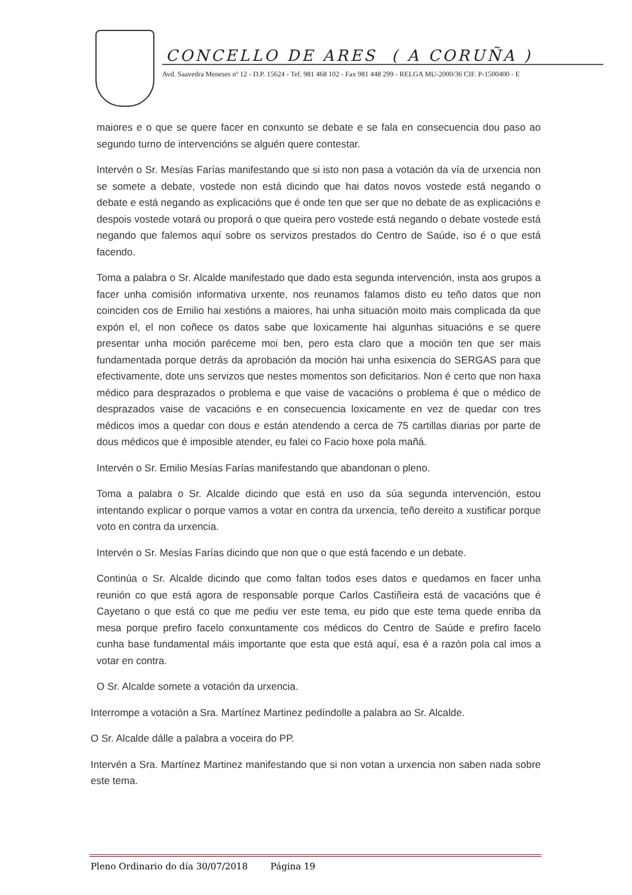CONCELLO DE ARES ( A CORUÑA )
Avd. Saavedra Meneses nº 12 - D.P. 15624 - Tef. 981 468 102 - Fax 981 448 299 - RELGA MU-2000/36 CIF. P-1500400 - E
maiores e o que se quere facer en conxunto se debate e se fala en consecuencia dou paso ao segundo turno de intervencións se alguén quere contestar.
Intervén o Sr. Mesías Farías manifestando que si isto non pasa a votación da vía de urxencia non se somete a debate, vostede non está dicindo que hai datos novos vostede está negando o debate e está negando as explicacións que é onde ten que ser que no debate de as explicacións e despois vostede votará ou proporá o que queira pero vostede está negando o debate vostede está negando que falemos aquí sobre os servizos prestados do Centro de Saúde, iso é o que está facendo.
Toma a palabra o Sr. Alcalde manifestado que dado esta segunda intervención, insta aos grupos a facer unha comisión informativa urxente, nos reunamos falamos disto eu teño datos que non coinciden cos de Emilio hai xestións a maiores, hai unha situación moito mais complicada da que expón el, el non coñece os datos sabe que loxicamente hai algunhas situacións e se quere presentar unha moción paréceme moi ben, pero esta claro que a moción ten que ser mais fundamentada porque detrás da aprobación da moción hai unha esixencia do SERGAS para que efectivamente, dote uns servizos que nestes momentos son deficitarios. Non é certo que non haxa médico para desprazados o problema e que vaise de vacacións o problema é que o médico de desprazados vaise de vacacións e en consecuencia loxicamente en vez de quedar con tres médicos imos a quedar con dous e están atendendo a cerca de 75 cartillas diarias por parte de dous médicos que é imposible atender, eu falei co Facio hoxe pola mañá.
Intervén o Sr. Emilio Mesías Farías manifestando que abandonan o pleno.
Toma a palabra o Sr. Alcalde dicindo que está en uso da súa segunda intervención, estou intentando explicar o porque vamos a votar en contra da urxencia, teño dereito a xustificar porque voto en contra da urxencia.
Intervén o Sr. Mesías Farías dicindo que non que o que está facendo e un debate.
Continúa o Sr. Alcalde dicindo que como faltan todos eses datos e quedamos en facer unha reunión co que está agora de responsable porque Carlos Castiñeira está de vacacións que é Cayetano o que está co que me pediu ver este tema, eu pido que este tema quede enriba da mesa porque prefiro facelo conxuntamente cos médicos do Centro de Saúde e prefiro facelo cunha base fundamental máis importante que esta que está aquí, esa é a razón pola cal imos a votar en contra.
O Sr. Alcalde somete a votación da urxencia.
Interrompe a votación a Sra. Martínez Martinez pedíndolle a palabra ao Sr. Alcalde.
O Sr. Alcalde dálle a palabra a voceira do PP.
Intervén a Sra. Martínez Martinez manifestando que si non votan a urxencia non saben nada sobre este tema.
Pleno Ordinario do día 30/07/2018 Página 19